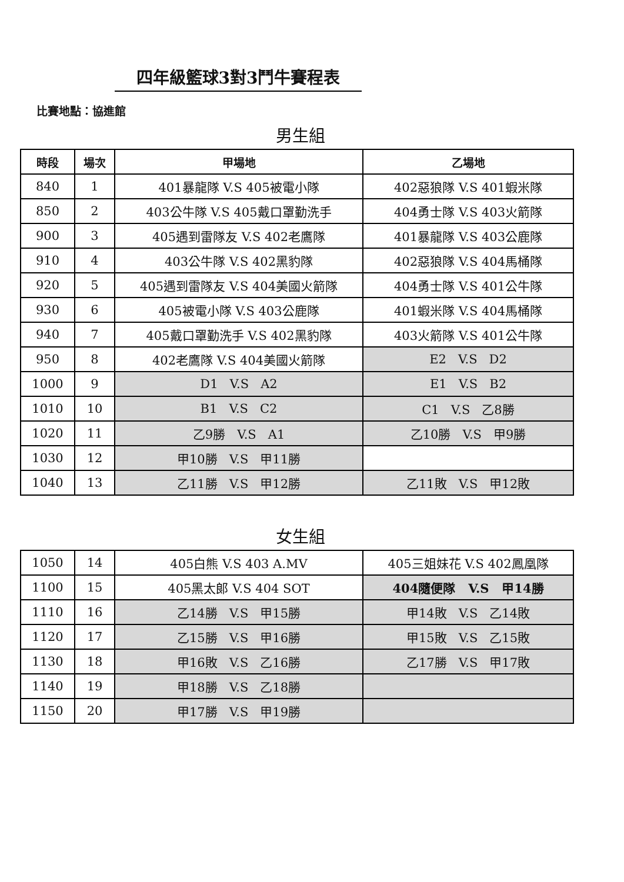四年級籃球3對3鬥牛賽程表
比賽地點：協進館
男生組
| 時段 | 場次 | 甲場地 | 乙場地 |
| --- | --- | --- | --- |
| 840 | 1 | 401暴龍隊 V.S 405被電小隊 | 402惡狼隊 V.S 401蝦米隊 |
| 850 | 2 | 403公牛隊 V.S 405戴口罩勤洗手 | 404勇士隊 V.S 403火箭隊 |
| 900 | 3 | 405遇到雷隊友 V.S 402老鷹隊 | 401暴龍隊 V.S 403公鹿隊 |
| 910 | 4 | 403公牛隊 V.S 402黑豹隊 | 402惡狼隊 V.S 404馬桶隊 |
| 920 | 5 | 405遇到雷隊友 V.S 404美國火箭隊 | 404勇士隊 V.S 401公牛隊 |
| 930 | 6 | 405被電小隊 V.S 403公鹿隊 | 401蝦米隊 V.S 404馬桶隊 |
| 940 | 7 | 405戴口罩勤洗手 V.S 402黑豹隊 | 403火箭隊 V.S 401公牛隊 |
| 950 | 8 | 402老鷹隊 V.S 404美國火箭隊 | E2 V.S D2 |
| 1000 | 9 | D1 V.S A2 | E1 V.S B2 |
| 1010 | 10 | B1 V.S C2 | C1 V.S 乙8勝 |
| 1020 | 11 | 乙9勝 V.S A1 | 乙10勝 V.S 甲9勝 |
| 1030 | 12 | 甲10勝 V.S 甲11勝 | |
| 1040 | 13 | 乙11勝 V.S 甲12勝 | 乙11敗 V.S 甲12敗 |
女生組
| 1050 | 14 | 405白熊 V.S 403 A.MV | 405三姐妹花 V.S 402鳳凰隊 |
| 1100 | 15 | 405黑太郎 V.S 404 SOT | 404隨便隊 V.S 甲14勝 |
| 1110 | 16 | 乙14勝 V.S 甲15勝 | 甲14敗 V.S 乙14敗 |
| 1120 | 17 | 乙15勝 V.S 甲16勝 | 甲15敗 V.S 乙15敗 |
| 1130 | 18 | 甲16敗 V.S 乙16勝 | 乙17勝 V.S 甲17敗 |
| 1140 | 19 | 甲18勝 V.S 乙18勝 | |
| 1150 | 20 | 甲17勝 V.S 甲19勝 | |